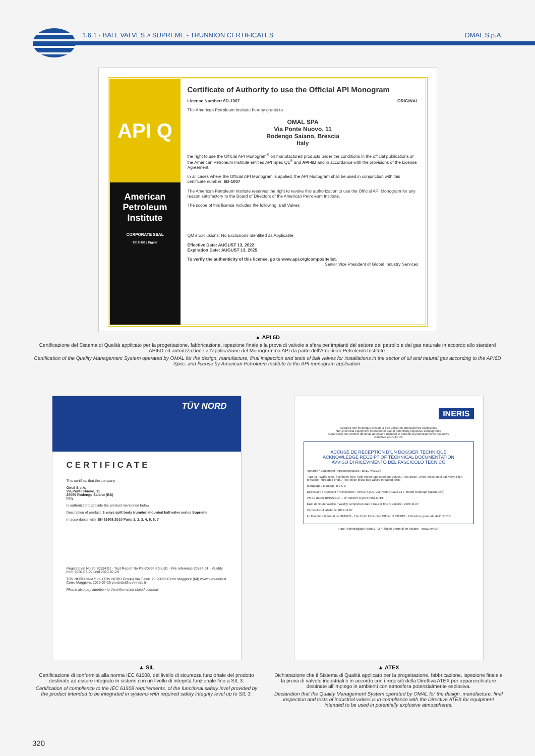1.6.1 · BALL VALVES > SUPREME - TRUNNION CERTIFICATES
OMAL S.p.A.
API Q
American Petroleum Institute
CORPORATE SEAL
2018-151 | Digital
Certificate of Authority to use the Official API Monogram
License Number: 6D-1007 ORIGINAL
The American Petroleum Institute hereby grants to
OMAL SPA
Via Ponte Nuovo, 11
Rodengo Saiano, Brescia
Italy
the right to use the Official API Monogram<sup>®</sup> on manufactured products under the conditions in the official publications of the American Petroleum Institute entitled API Spec Q1<sup>®</sup> and API-6D and in accordance with the provisions of the License Agreement.
In all cases where the Official API Monogram is applied, the API Monogram shall be used in conjunction with this certificate number: 6D-1007
The American Petroleum Institute reserves the right to revoke this authorization to use the Official API Monogram for any reason satisfactory to the Board of Directors of the American Petroleum Institute.
The scope of this license includes the following: Ball Valves
QMS Exclusions: No Exclusions Identified as Applicable
Effective Date: AUGUST 13, 2022
Expiration Date: AUGUST 13, 2025
To verify the authenticity of this license, go to www.api.org/compositelist. Senior Vice President of Global Industry Services
▲ API 6D
Certificazione del Sistema di Qualità applicato per la progettazione, fabbricazione, ispezione finale e la prova di valvole a sfera per impianti del settore del petrolio e dal gas naturale in accordo allo standard API6D ed autorizzazione all’applicazione del Monogramma API da parte dell’American Petroleum Institute.
Certification of the Quality Management System operated by OMAL for the design, manufacture, final inspection and tests of ball valves for installations in the sector of oil and natural gas according to the API6D Spec. and license by American Petroleum Institute to the API monogram application.
TÜV NORD
CERTIFICATE
This certifies, that the company
Omal S.p.A.
Via Ponte Nuovo, 11
25050 Rodengo Saiano (BS)
Italy
Is authorized to provide the product mentioned below
Description of product: 2-ways split body trunnion mounted ball valve series Supreme
In accordance with: EN 61508:2010 Parts 1, 2, 3, 4, 5, 6, 7
Registration No 20 20534 01 · Test Report No PS-20534-20-L-01 · File reference 20534-01 · Validity from 2020-07-29 until 2023-07-29
TÜV NORD Italia S.r.l. (TÜV NORD Group) Via Turati, 70 20023 Cerro Maggiore (MI) www.tuev-nord.it Cerro Maggiore, 2020-07-29 prodotto@tuev-nord.it
Please also pay attention to the information stated overleaf
▲ SIL
Certificazione di conformità alla norma IEC 61508, del livello di sicurezza funzionale del prodotto destinato ad essere integrato in sistemi con un livello di integrità funzionale fino a SIL 3.
Certification of compliance to the IEC 61508 requirements, of the functional safety level provided by the product intended to be integrated in systems with required safety integrity level up to SIL 3.
INERIS
Appareil non électrique destiné à être utilisé en atmosphères explosibles
Non electrical equipment intended for use in potentially explosive atmospheres
Apparecchi non elettrici destinati ad essere utilizzati in atmosfera potenzialmente esplosiva
Directive 2014/34/UE
ACCUSÉ DE RECEPTION D’UN DOSSIER TECHNIQUE
ACKNOWLEDGE RECEIPT OF TECHNICAL DOCUMENTATION
AVVISO DI RICEVIMENTO DEL FASCICOLO TECNICO
Appareil / Equipment / Apparecchiatura : BALL VALVES
Type(s) : Wafer type, Split body type, Split Wafer type steel ball valves / Two-piece, Three-piece steel ball valve High-pressure - threaded ends / Two-piece brass ball valves threaded ends
Marquage / Marking : II 2 GD
Déposiaire / Applicant / Richiedente : OMAL S.p.A. Via Ponte Nuovo 11 I- 25050 Rodengo Saiano (BS)
VS-19 dated 10/10/2019 — n° INERIS-EQEN 035241/19.
Date de fin de validité / Validity completion date / Data di fine di validità : 2029.11.07
Verneuil-en-Halatte, le 2019.11.07
Le Directeur Général de l’INERIS · The Chief Executive Officer of INERIS · Il Direttore generale dell’INERIS
Parc Technologique Alata BP 2 F-60550 Verneuil-en-Halatte · www.ineris.fr
▲ ATEX
Dichiarazione che il Sistema di Qualità applicato per la progettazione, fabbricazione, ispezione finale e la prova di valvole industriali è in accordo con i requisiti della Direttiva ATEX per apparecchiature destinate all’impiego in ambienti con atmosfera potenzialmente esplosiva.
Declaration that the Quality Management System operated by OMAL for the design, manufacture, final inspection and tests of industrial valves is in compliance with the Directive ATEX for equipment intended to be used in potentially explosive atmospheres.
320